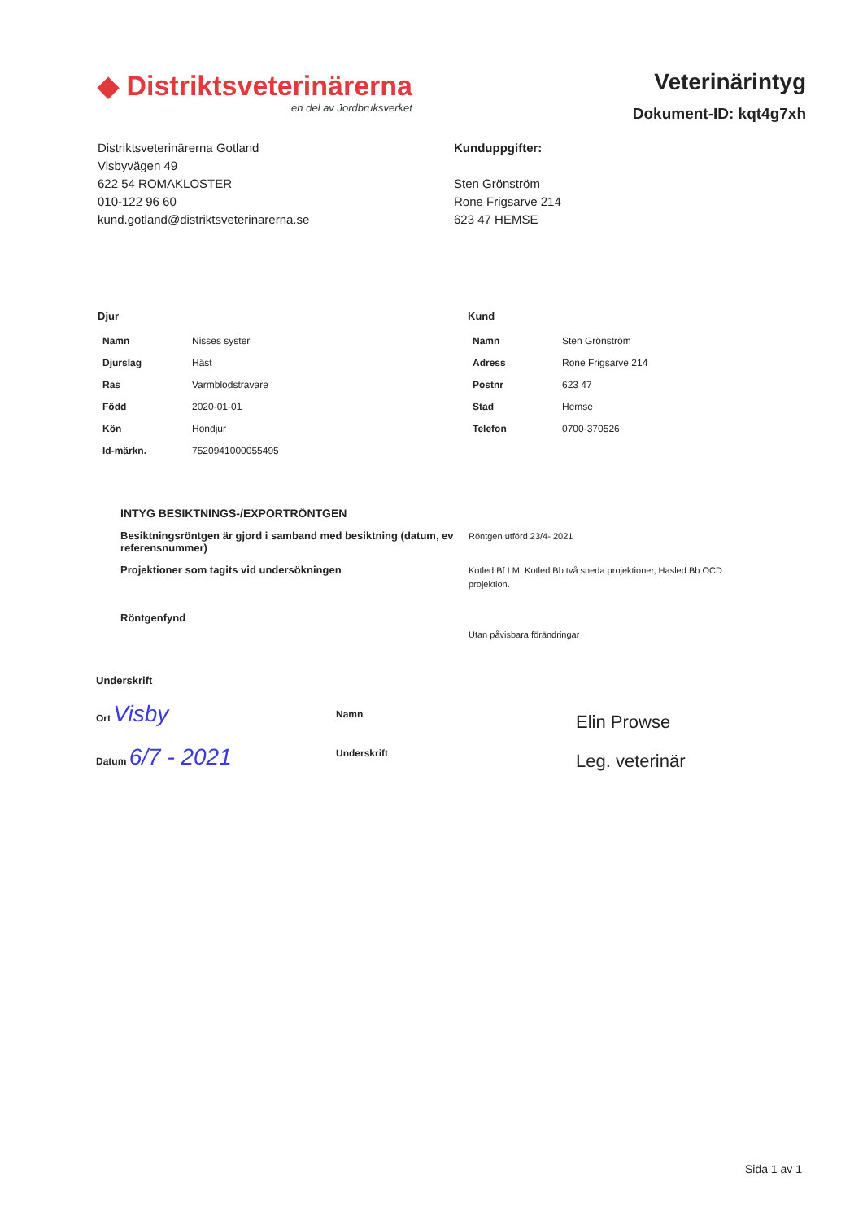◆ Distriktsveterinärerna
en del av Jordbruksverket
Veterinärintyg
Dokument-ID: kqt4g7xh
Distriktsveterinärerna Gotland
Visbyvägen 49
622 54 ROMAKLOSTER
010-122 96 60
kund.gotland@distriktsveterinarerna.se
Kunduppgifter:
Sten Grönström
Rone Frigsarve 214
623 47 HEMSE
Djur
| Namn | Nisses syster |
| Djurslag | Häst |
| Ras | Varmblodstravare |
| Född | 2020-01-01 |
| Kön | Hondjur |
| Id-märkn. | 752094100005549​5 |
Kund
| Namn | Sten Grönström |
| Adress | Rone Frigsarve 214 |
| Postnr | 623 47 |
| Stad | Hemse |
| Telefon | 0700-370526 |
INTYG BESIKTNINGS-/EXPORTRÖNTGEN
Besiktningsröntgen är gjord i samband med besiktning (datum, ev referensnummer)
Röntgen utförd 23/4- 2021
Projektioner som tagits vid undersökningen
Kotled Bf LM, Kotled Bb två sneda projektioner, Hasled Bb OCD projektion.
Röntgenfynd
Utan påvisbara förändringar
Underskrift
Ort Visby
Datum 6/7 - 2021
Namn
Underskrift
Elin Prowse
Leg. veterinär
Sida 1 av 1